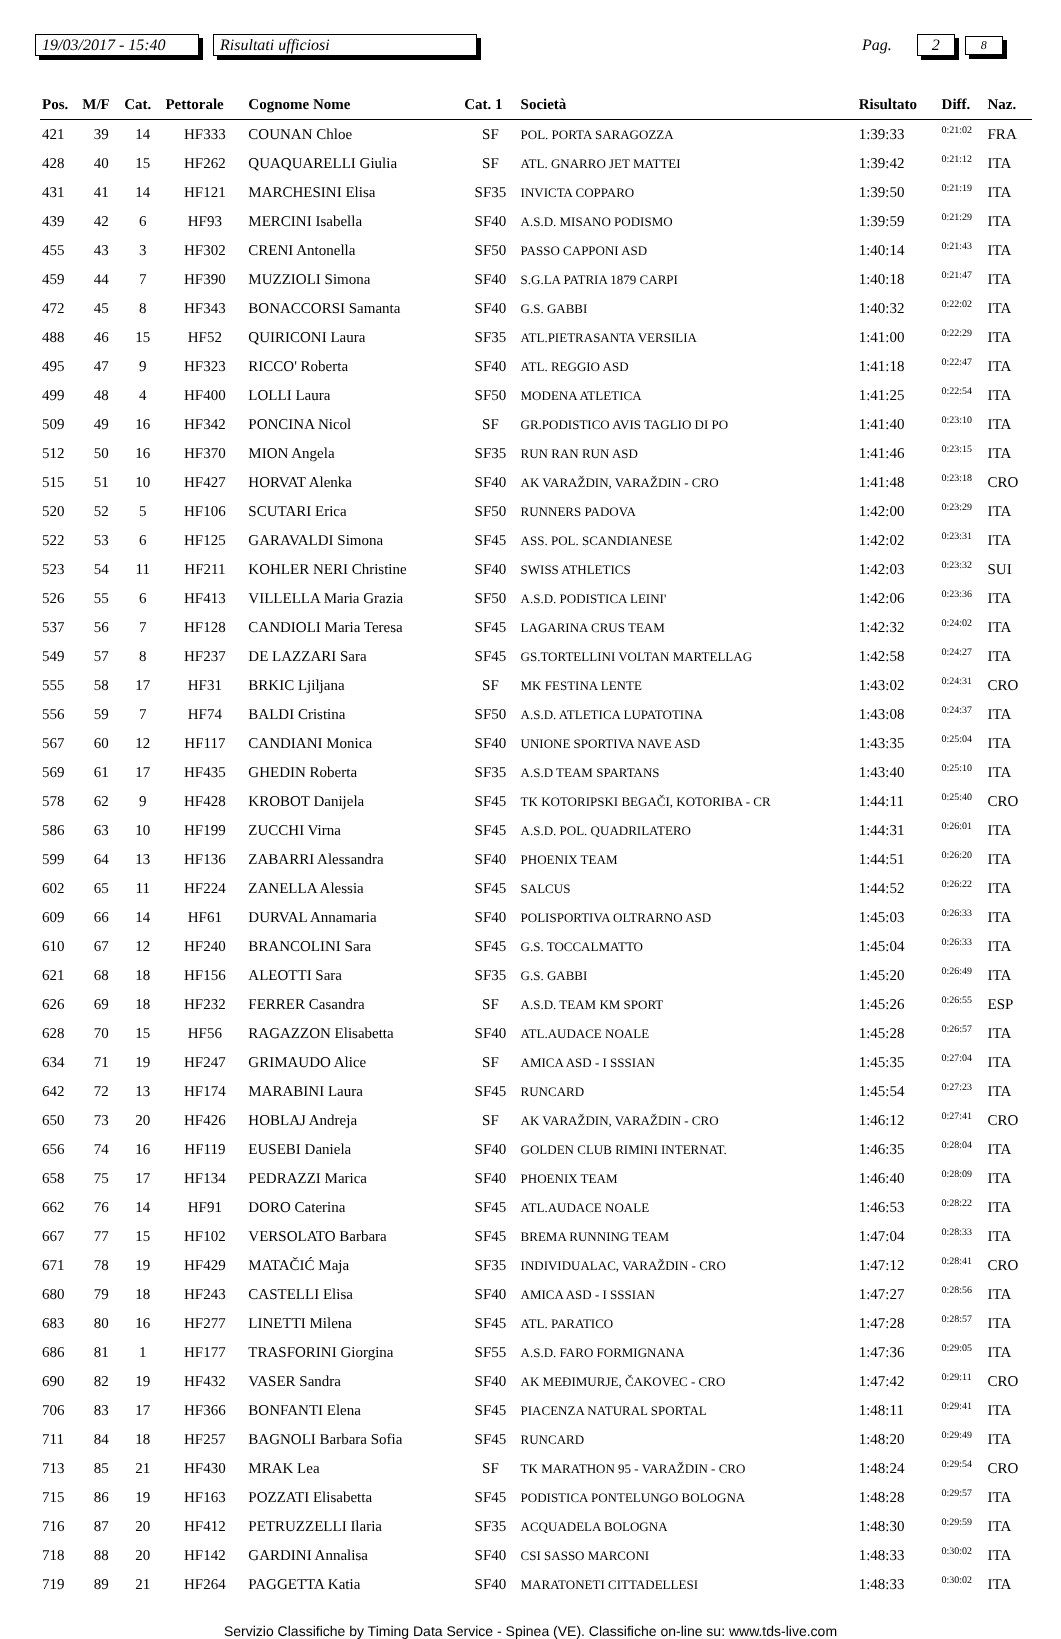19/03/2017 - 15:40 Risultati ufficiosi Pag. 2 8
| Pos. | M/F | Cat. | Pettorale | Cognome Nome | Cat. 1 | Società | Risultato | Diff. | Naz. |
| --- | --- | --- | --- | --- | --- | --- | --- | --- | --- |
| 421 | 39 | 14 | HF333 | COUNAN Chloe | SF | POL. PORTA SARAGOZZA | 1:39:33 | 0:21:02 | FRA |
| 428 | 40 | 15 | HF262 | QUAQUARELLI Giulia | SF | ATL. GNARRO JET MATTEI | 1:39:42 | 0:21:12 | ITA |
| 431 | 41 | 14 | HF121 | MARCHESINI Elisa | SF35 | INVICTA COPPARO | 1:39:50 | 0:21:19 | ITA |
| 439 | 42 | 6 | HF93 | MERCINI Isabella | SF40 | A.S.D. MISANO PODISMO | 1:39:59 | 0:21:29 | ITA |
| 455 | 43 | 3 | HF302 | CRENI Antonella | SF50 | PASSO CAPPONI ASD | 1:40:14 | 0:21:43 | ITA |
| 459 | 44 | 7 | HF390 | MUZZIOLI Simona | SF40 | S.G.LA PATRIA 1879 CARPI | 1:40:18 | 0:21:47 | ITA |
| 472 | 45 | 8 | HF343 | BONACCORSI Samanta | SF40 | G.S. GABBI | 1:40:32 | 0:22:02 | ITA |
| 488 | 46 | 15 | HF52 | QUIRICONI Laura | SF35 | ATL.PIETRASANTA VERSILIA | 1:41:00 | 0:22:29 | ITA |
| 495 | 47 | 9 | HF323 | RICCO' Roberta | SF40 | ATL. REGGIO ASD | 1:41:18 | 0:22:47 | ITA |
| 499 | 48 | 4 | HF400 | LOLLI Laura | SF50 | MODENA ATLETICA | 1:41:25 | 0:22:54 | ITA |
| 509 | 49 | 16 | HF342 | PONCINA Nicol | SF | GR.PODISTICO AVIS TAGLIO DI PO | 1:41:40 | 0:23:10 | ITA |
| 512 | 50 | 16 | HF370 | MION Angela | SF35 | RUN RAN RUN ASD | 1:41:46 | 0:23:15 | ITA |
| 515 | 51 | 10 | HF427 | HORVAT Alenka | SF40 | AK VARAŽDIN, VARAŽDIN - CRO | 1:41:48 | 0:23:18 | CRO |
| 520 | 52 | 5 | HF106 | SCUTARI Erica | SF50 | RUNNERS PADOVA | 1:42:00 | 0:23:29 | ITA |
| 522 | 53 | 6 | HF125 | GARAVALDI Simona | SF45 | ASS. POL. SCANDIANESE | 1:42:02 | 0:23:31 | ITA |
| 523 | 54 | 11 | HF211 | KOHLER NERI Christine | SF40 | SWISS ATHLETICS | 1:42:03 | 0:23:32 | SUI |
| 526 | 55 | 6 | HF413 | VILLELLA Maria Grazia | SF50 | A.S.D. PODISTICA LEINI' | 1:42:06 | 0:23:36 | ITA |
| 537 | 56 | 7 | HF128 | CANDIOLI Maria Teresa | SF45 | LAGARINA CRUS TEAM | 1:42:32 | 0:24:02 | ITA |
| 549 | 57 | 8 | HF237 | DE LAZZARI Sara | SF45 | GS.TORTELLINI VOLTAN MARTELLAG | 1:42:58 | 0:24:27 | ITA |
| 555 | 58 | 17 | HF31 | BRKIC Ljiljana | SF | MK FESTINA LENTE | 1:43:02 | 0:24:31 | CRO |
| 556 | 59 | 7 | HF74 | BALDI Cristina | SF50 | A.S.D. ATLETICA LUPATOTINA | 1:43:08 | 0:24:37 | ITA |
| 567 | 60 | 12 | HF117 | CANDIANI Monica | SF40 | UNIONE SPORTIVA NAVE ASD | 1:43:35 | 0:25:04 | ITA |
| 569 | 61 | 17 | HF435 | GHEDIN Roberta | SF35 | A.S.D TEAM SPARTANS | 1:43:40 | 0:25:10 | ITA |
| 578 | 62 | 9 | HF428 | KROBOT Danijela | SF45 | TK KOTORIPSKI BEGAČI, KOTORIBA - CR | 1:44:11 | 0:25:40 | CRO |
| 586 | 63 | 10 | HF199 | ZUCCHI Virna | SF45 | A.S.D. POL. QUADRILATERO | 1:44:31 | 0:26:01 | ITA |
| 599 | 64 | 13 | HF136 | ZABARRI Alessandra | SF40 | PHOENIX TEAM | 1:44:51 | 0:26:20 | ITA |
| 602 | 65 | 11 | HF224 | ZANELLA Alessia | SF45 | SALCUS | 1:44:52 | 0:26:22 | ITA |
| 609 | 66 | 14 | HF61 | DURVAL Annamaria | SF40 | POLISPORTIVA OLTRARNO ASD | 1:45:03 | 0:26:33 | ITA |
| 610 | 67 | 12 | HF240 | BRANCOLINI Sara | SF45 | G.S. TOCCALMATTO | 1:45:04 | 0:26:33 | ITA |
| 621 | 68 | 18 | HF156 | ALEOTTI Sara | SF35 | G.S. GABBI | 1:45:20 | 0:26:49 | ITA |
| 626 | 69 | 18 | HF232 | FERRER Casandra | SF | A.S.D. TEAM KM SPORT | 1:45:26 | 0:26:55 | ESP |
| 628 | 70 | 15 | HF56 | RAGAZZON Elisabetta | SF40 | ATL.AUDACE NOALE | 1:45:28 | 0:26:57 | ITA |
| 634 | 71 | 19 | HF247 | GRIMAUDO Alice | SF | AMICA ASD - I SSSIAN | 1:45:35 | 0:27:04 | ITA |
| 642 | 72 | 13 | HF174 | MARABINI Laura | SF45 | RUNCARD | 1:45:54 | 0:27:23 | ITA |
| 650 | 73 | 20 | HF426 | HOBLAJ Andreja | SF | AK VARAŽDIN, VARAŽDIN - CRO | 1:46:12 | 0:27:41 | CRO |
| 656 | 74 | 16 | HF119 | EUSEBI Daniela | SF40 | GOLDEN CLUB RIMINI INTERNAT. | 1:46:35 | 0:28:04 | ITA |
| 658 | 75 | 17 | HF134 | PEDRAZZI Marica | SF40 | PHOENIX TEAM | 1:46:40 | 0:28:09 | ITA |
| 662 | 76 | 14 | HF91 | DORO Caterina | SF45 | ATL.AUDACE NOALE | 1:46:53 | 0:28:22 | ITA |
| 667 | 77 | 15 | HF102 | VERSOLATO Barbara | SF45 | BREMA RUNNING TEAM | 1:47:04 | 0:28:33 | ITA |
| 671 | 78 | 19 | HF429 | MATAČIĆ Maja | SF35 | INDIVIDUALAC, VARAŽDIN - CRO | 1:47:12 | 0:28:41 | CRO |
| 680 | 79 | 18 | HF243 | CASTELLI Elisa | SF40 | AMICA ASD - I SSSIAN | 1:47:27 | 0:28:56 | ITA |
| 683 | 80 | 16 | HF277 | LINETTI Milena | SF45 | ATL. PARATICO | 1:47:28 | 0:28:57 | ITA |
| 686 | 81 | 1 | HF177 | TRASFORINI Giorgina | SF55 | A.S.D. FARO FORMIGNANA | 1:47:36 | 0:29:05 | ITA |
| 690 | 82 | 19 | HF432 | VASER Sandra | SF40 | AK MEĐIMURJE, ČAKOVEC - CRO | 1:47:42 | 0:29:11 | CRO |
| 706 | 83 | 17 | HF366 | BONFANTI Elena | SF45 | PIACENZA NATURAL SPORTAL | 1:48:11 | 0:29:41 | ITA |
| 711 | 84 | 18 | HF257 | BAGNOLI Barbara Sofia | SF45 | RUNCARD | 1:48:20 | 0:29:49 | ITA |
| 713 | 85 | 21 | HF430 | MRAK Lea | SF | TK MARATHON 95 - VARAŽDIN - CRO | 1:48:24 | 0:29:54 | CRO |
| 715 | 86 | 19 | HF163 | POZZATI Elisabetta | SF45 | PODISTICA PONTELUNGO BOLOGNA | 1:48:28 | 0:29:57 | ITA |
| 716 | 87 | 20 | HF412 | PETRUZZELLI Ilaria | SF35 | ACQUADELA BOLOGNA | 1:48:30 | 0:29:59 | ITA |
| 718 | 88 | 20 | HF142 | GARDINI Annalisa | SF40 | CSI SASSO MARCONI | 1:48:33 | 0:30:02 | ITA |
| 719 | 89 | 21 | HF264 | PAGGETTA Katia | SF40 | MARATONETI CITTADELLESI | 1:48:33 | 0:30:02 | ITA |
Servizio Classifiche by Timing Data Service - Spinea (VE). Classifiche on-line su: www.tds-live.com